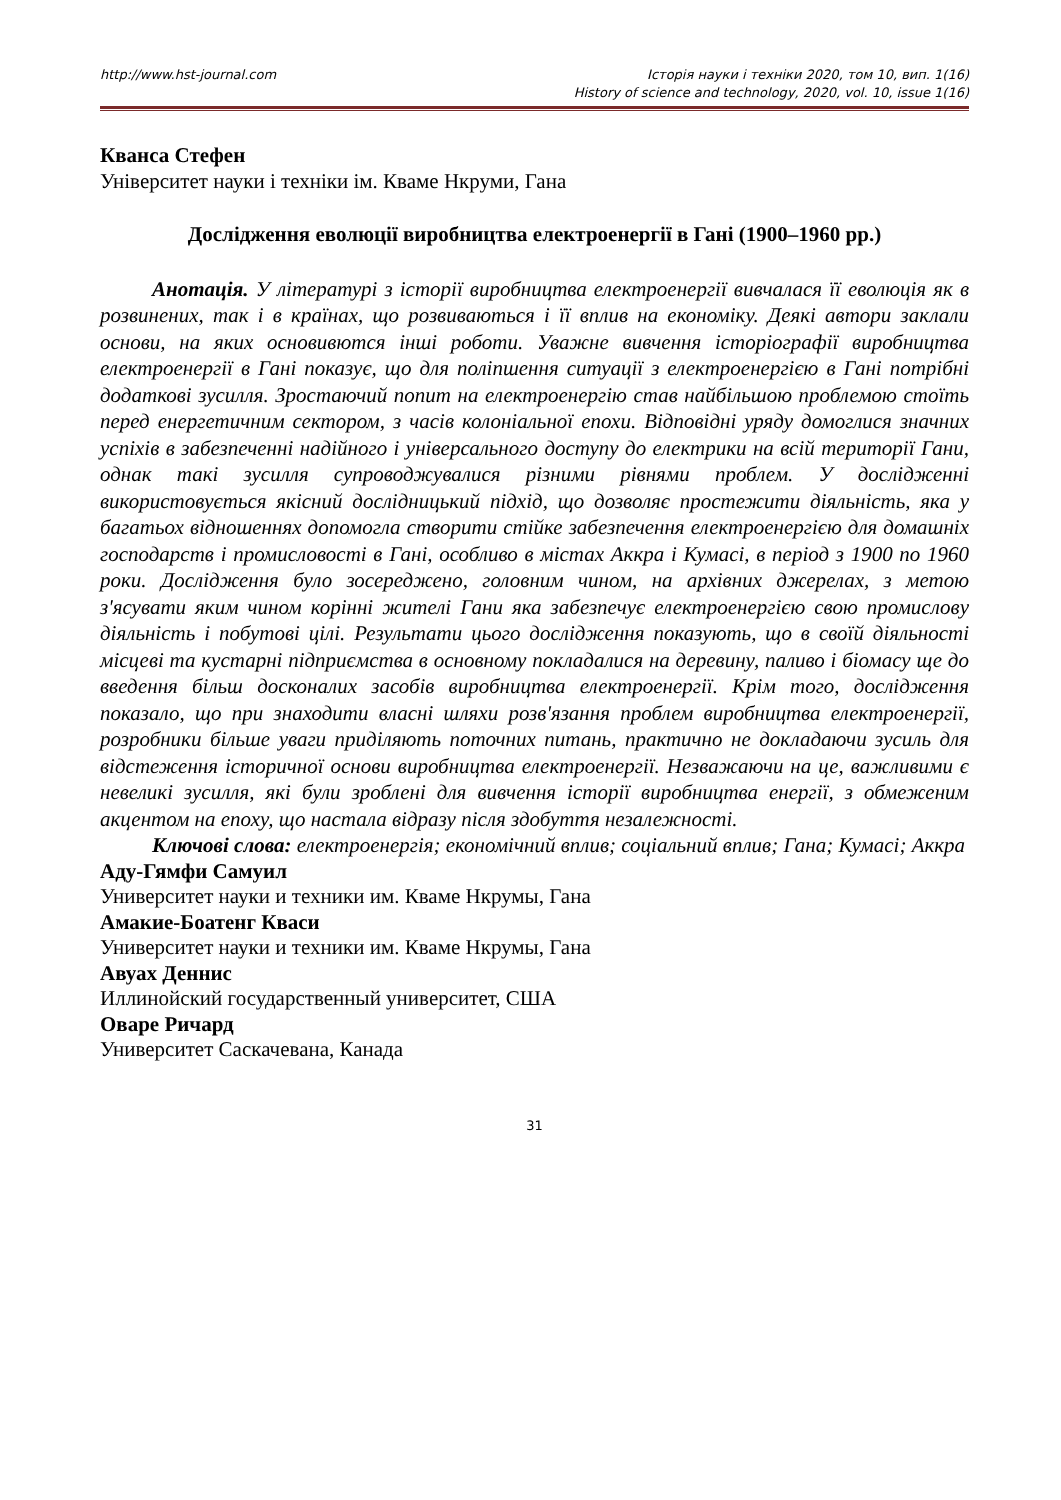http://www.hst-journal.com Історія науки і техніки 2020, том 10, вип. 1(16)
History of science and technology, 2020, vol. 10, issue 1(16)
Кванса Стефен
Університет науки і техніки ім. Кваме Нкруми, Гана
Дослідження еволюції виробництва електроенергії в Гані (1900–1960 рр.)
Анотація. У літературі з історії виробництва електроенергії вивчалася її еволюція як в розвинених, так і в країнах, що розвиваються і її вплив на економіку. Деякі автори заклали основи, на яких основивются інші роботи. Уважне вивчення історіографії виробництва електроенергії в Гані показує, що для поліпшення ситуації з електроенергією в Гані потрібні додаткові зусилля. Зростаючий попит на електроенергію став найбільшою проблемою стоїть перед енергетичним сектором, з часів колоніальної епохи. Відповідні уряду домоглися значних успіхів в забезпеченні надійного і універсального доступу до електрики на всій території Гани, однак такі зусилля супроводжувалися різними рівнями проблем. У дослідженні використовується якісний дослідницький підхід, що дозволяє простежити діяльність, яка у багатьох відношеннях допомогла створити стійке забезпечення електроенергією для домашніх господарств і промисловості в Гані, особливо в містах Аккра і Кумасі, в період з 1900 по 1960 роки. Дослідження було зосереджено, головним чином, на архівних джерелах, з метою з'ясувати яким чином корінні жителі Гани яка забезпечує електроенергією свою промислову діяльність і побутові цілі. Результати цього дослідження показують, що в своїй діяльності місцеві та кустарні підприємства в основному покладалися на деревину, паливо і біомасу ще до введення більш досконалих засобів виробництва електроенергії. Крім того, дослідження показало, що при знаходити власні шляхи розв'язання проблем виробництва електроенергії, розробники більше уваги приділяють поточних питань, практично не докладаючи зусиль для відстеження історичної основи виробництва електроенергії. Незважаючи на це, важливими є невеликі зусилля, які були зроблені для вивчення історії виробництва енергії, з обмеженим акцентом на епоху, що настала відразу після здобуття незалежності.
Ключові слова: електроенергія; економічний вплив; соціальний вплив; Гана; Кумасі; Аккра
Аду-Гямфи Самуил
Университет науки и техники им. Кваме Нкрумы, Гана
Амакие-Боатенг Кваси
Университет науки и техники им. Кваме Нкрумы, Гана
Авуах Деннис
Иллинойский государственный университет, США
Оваре Ричард
Университет Саскачевана, Канада
31